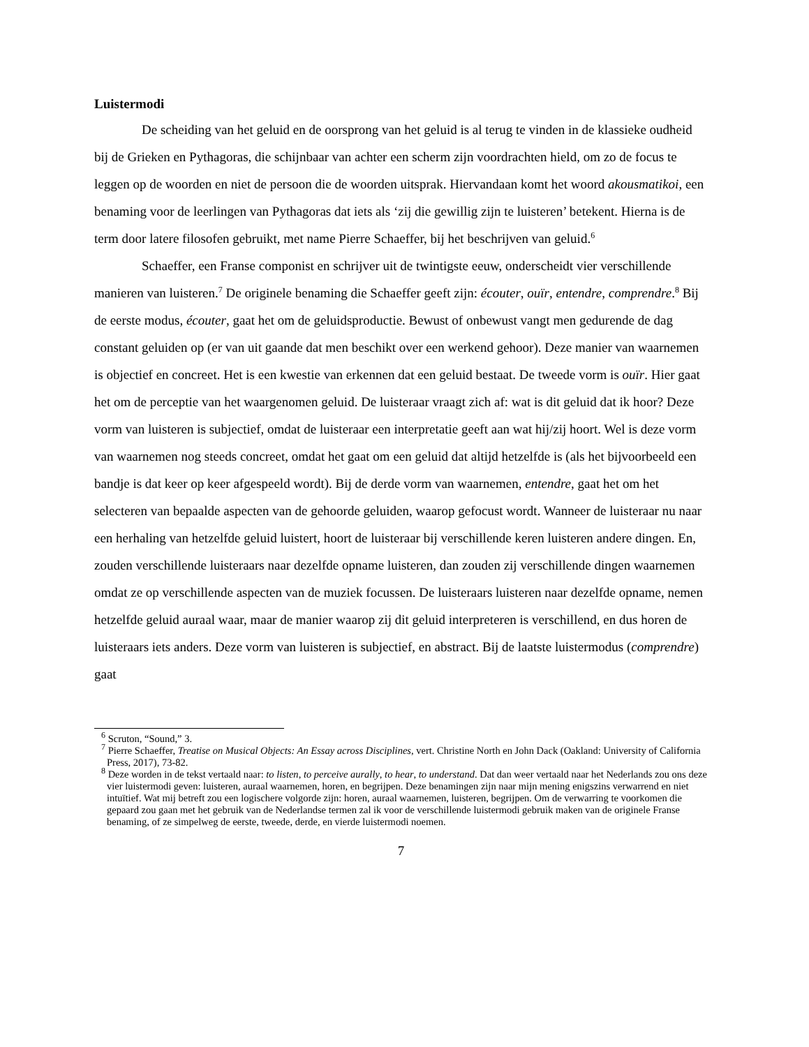Luistermodi
De scheiding van het geluid en de oorsprong van het geluid is al terug te vinden in de klassieke oudheid bij de Grieken en Pythagoras, die schijnbaar van achter een scherm zijn voordrachten hield, om zo de focus te leggen op de woorden en niet de persoon die de woorden uitsprak. Hiervandaan komt het woord akousmatikoi, een benaming voor de leerlingen van Pythagoras dat iets als ‘zij die gewillig zijn te luisteren’ betekent. Hierna is de term door latere filosofen gebruikt, met name Pierre Schaeffer, bij het beschrijven van geluid.<sup>6</sup>
Schaeffer, een Franse componist en schrijver uit de twintigste eeuw, onderscheidt vier verschillende manieren van luisteren.<sup>7</sup> De originele benaming die Schaeffer geeft zijn: écouter, ouïr, entendre, comprendre.<sup>8</sup> Bij de eerste modus, écouter, gaat het om de geluidsproductie. Bewust of onbewust vangt men gedurende de dag constant geluiden op (er van uit gaande dat men beschikt over een werkend gehoor). Deze manier van waarnemen is objectief en concreet. Het is een kwestie van erkennen dat een geluid bestaat. De tweede vorm is ouïr. Hier gaat het om de perceptie van het waargenomen geluid. De luisteraar vraagt zich af: wat is dit geluid dat ik hoor? Deze vorm van luisteren is subjectief, omdat de luisteraar een interpretatie geeft aan wat hij/zij hoort. Wel is deze vorm van waarnemen nog steeds concreet, omdat het gaat om een geluid dat altijd hetzelfde is (als het bijvoorbeeld een bandje is dat keer op keer afgespeeld wordt). Bij de derde vorm van waarnemen, entendre, gaat het om het selecteren van bepaalde aspecten van de gehoorde geluiden, waarop gefocust wordt. Wanneer de luisteraar nu naar een herhaling van hetzelfde geluid luistert, hoort de luisteraar bij verschillende keren luisteren andere dingen. En, zouden verschillende luisteraars naar dezelfde opname luisteren, dan zouden zij verschillende dingen waarnemen omdat ze op verschillende aspecten van de muziek focussen. De luisteraars luisteren naar dezelfde opname, nemen hetzelfde geluid auraal waar, maar de manier waarop zij dit geluid interpreteren is verschillend, en dus horen de luisteraars iets anders. Deze vorm van luisteren is subjectief, en abstract. Bij de laatste luistermodus (comprendre) gaat
<sup>6</sup> Scruton, “Sound,” 3.
<sup>7</sup> Pierre Schaeffer, Treatise on Musical Objects: An Essay across Disciplines, vert. Christine North en John Dack (Oakland: University of California Press, 2017), 73-82.
<sup>8</sup> Deze worden in de tekst vertaald naar: to listen, to perceive aurally, to hear, to understand. Dat dan weer vertaald naar het Nederlands zou ons deze vier luistermodi geven: luisteren, auraal waarnemen, horen, en begrijpen. Deze benamingen zijn naar mijn mening enigszins verwarrend en niet intuïtief. Wat mij betreft zou een logischere volgorde zijn: horen, auraal waarnemen, luisteren, begrijpen. Om de verwarring te voorkomen die gepaard zou gaan met het gebruik van de Nederlandse termen zal ik voor de verschillende luistermodi gebruik maken van de originele Franse benaming, of ze simpelweg de eerste, tweede, derde, en vierde luistermodi noemen.
7